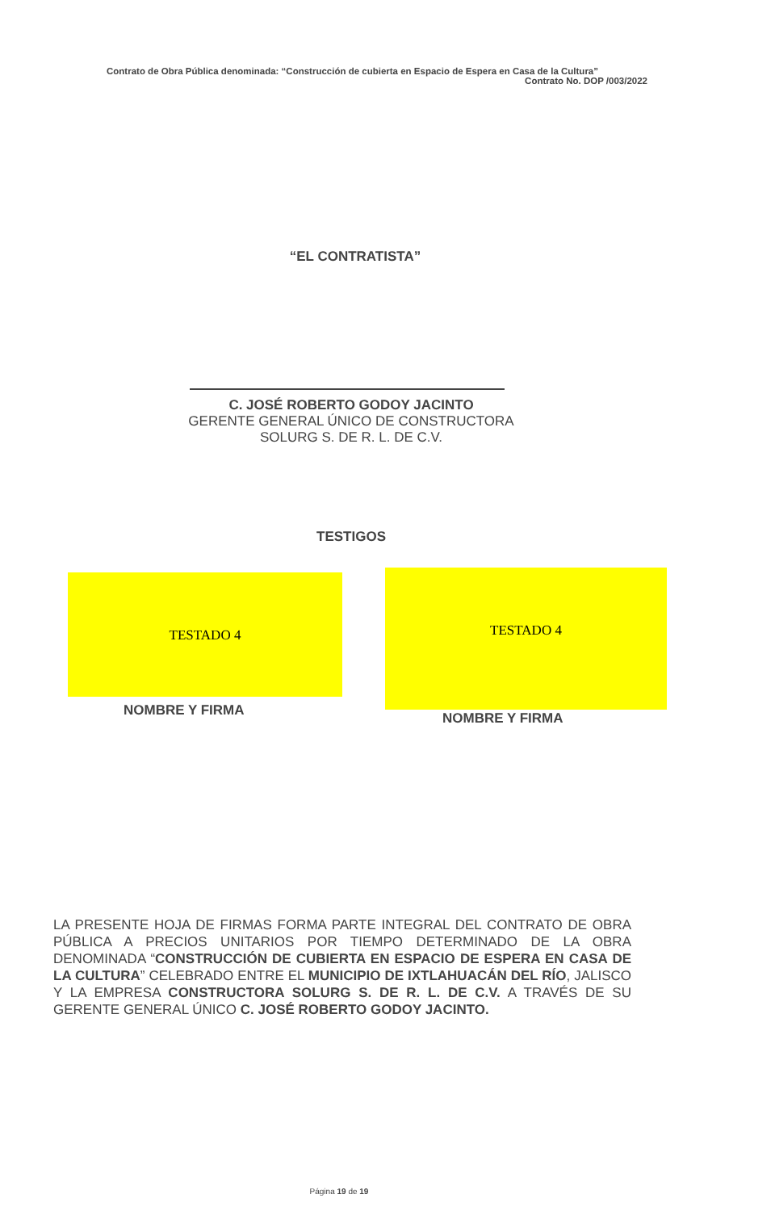Contrato de Obra Pública denominada: “Construcción de cubierta en Espacio de Espera en Casa de la Cultura”
Contrato No. DOP /003/2022
“EL CONTRATISTA”
C. JOSÉ ROBERTO GODOY JACINTO
GERENTE GENERAL ÚNICO DE CONSTRUCTORA
SOLURG S. DE R. L. DE C.V.
TESTIGOS
TESTADO 4 TESTADO 4
NOMBRE Y FIRMA NOMBRE Y FIRMA
LA PRESENTE HOJA DE FIRMAS FORMA PARTE INTEGRAL DEL CONTRATO DE OBRA PÚBLICA A PRECIOS UNITARIOS POR TIEMPO DETERMINADO DE LA OBRA DENOMINADA “CONSTRUCCIÓN DE CUBIERTA EN ESPACIO DE ESPERA EN CASA DE LA CULTURA” CELEBRADO ENTRE EL MUNICIPIO DE IXTLAHUACÁN DEL RÍO, JALISCO Y LA EMPRESA CONSTRUCTORA SOLURG S. DE R. L. DE C.V. A TRAVÉS DE SU GERENTE GENERAL ÚNICO C. JOSÉ ROBERTO GODOY JACINTO.
Página 19 de 19